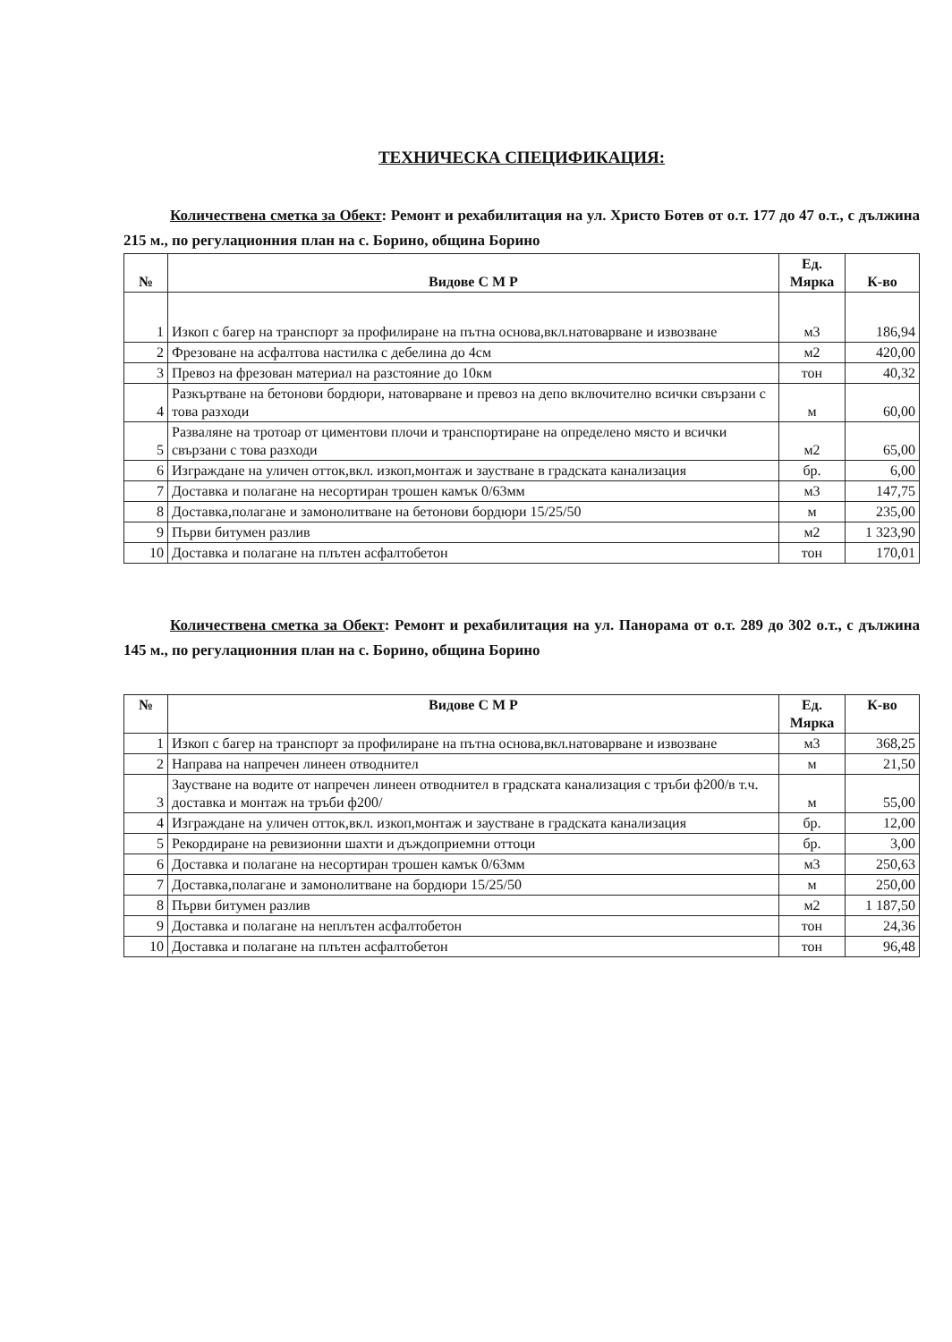ТЕХНИЧЕСКА СПЕЦИФИКАЦИЯ:
Количествена сметка за Обект: Ремонт и рехабилитация на ул. Христо Ботев от о.т. 177 до 47 о.т., с дължина 215 м., по регулационния план на с. Борино, община Борино
| № | Видове С М Р | Ед. Мярка | К-во |
| --- | --- | --- | --- |
| 1 | Изкоп с багер на транспорт за профилиране на пътна основа,вкл.натоварване и извозване | м3 | 186,94 |
| 2 | Фрезоване на асфалтова настилка с дебелина до 4см | м2 | 420,00 |
| 3 | Превоз на фрезован материал на разстояние до 10км | тон | 40,32 |
| 4 | Разкъртване на бетонови бордюри, натоварване и превоз на депо включително всички свързани с това разходи | м | 60,00 |
| 5 | Разваляне на тротоар от циментови плочи и транспортиране на определено място и всички свързани с това разходи | м2 | 65,00 |
| 6 | Изграждане на уличен отток,вкл. изкоп,монтаж и заустване в градската канализация | бр. | 6,00 |
| 7 | Доставка и полагане на несортиран трошен камък 0/63мм | м3 | 147,75 |
| 8 | Доставка,полагане и замонолитване на бетонови бордюри 15/25/50 | м | 235,00 |
| 9 | Първи битумен разлив | м2 | 1 323,90 |
| 10 | Доставка и полагане на плътен асфалтобетон | тон | 170,01 |
Количествена сметка за Обект: Ремонт и рехабилитация на ул. Панорама от о.т. 289 до 302 о.т., с дължина 145 м., по регулационния план на с. Борино, община Борино
| № | Видове С М Р | Ед. Мярка | К-во |
| --- | --- | --- | --- |
| 1 | Изкоп с багер на транспорт за профилиране на пътна основа,вкл.натоварване и извозване | м3 | 368,25 |
| 2 | Направа на напречен линеен отводнител | м | 21,50 |
| 3 | Заустване на водите от напречен линеен отводнител в градската канализация с тръби ф200/в т.ч. доставка и монтаж на тръби ф200/ | м | 55,00 |
| 4 | Изграждане на уличен отток,вкл. изкоп,монтаж и заустване в градската канализация | бр. | 12,00 |
| 5 | Рекордиране на ревизионни шахти и дъждоприемни оттоци | бр. | 3,00 |
| 6 | Доставка и полагане на несортиран трошен камък 0/63мм | м3 | 250,63 |
| 7 | Доставка,полагане и замонолитване на бордюри 15/25/50 | м | 250,00 |
| 8 | Първи битумен разлив | м2 | 1 187,50 |
| 9 | Доставка и полагане на неплътен асфалтобетон | тон | 24,36 |
| 10 | Доставка и полагане на плътен асфалтобетон | тон | 96,48 |